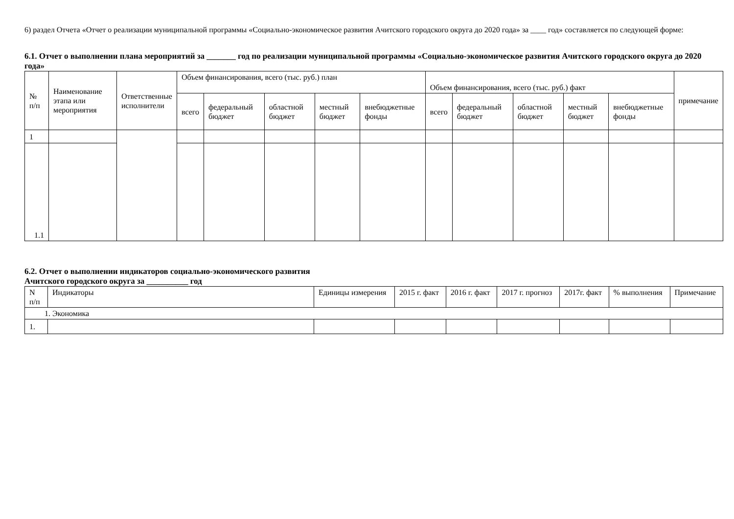6) раздел Отчета «Отчет о реализации муниципальной программы «Социально-экономическое развития Ачитского городского округа до 2020 года» за ____ год» составляется по следующей форме:
6.1. Отчет о выполнении плана мероприятий за _______ год по реализации муниципальной программы «Социально-экономическое развития Ачитского городского округа до 2020 года»
| № п/п | Наименование этапа или мероприятия | Ответственные исполнители | Объем финансирования, всего (тыс. руб.) план | | | | | Объем финансирования, всего (тыс. руб.) факт | | | | | примечание |
| --- | --- | --- | --- | --- | --- | --- | --- | --- | --- | --- | --- | --- | --- |
| | | | всего | федеральный бюджет | областной бюджет | местный бюджет | внебюджетные фонды | всего | федеральный бюджет | областной бюджет | местный бюджет | внебюджетные фонды | |
| 1 | | | | | | | | | | | | | |
| 1.1 | | | | | | | | | | | | | |
6.2. Отчет о выполнении индикаторов социально-экономического развития
Ачитского городского округа за __________ год
| N п/п | Индикаторы | Единицы измерения | 2015 г. факт | 2016 г. факт | 2017 г. прогноз | 2017г. факт | % выполнения | Примечание |
| 1. Экономика | | | | | | | | |
| 1. | | | | | | | | |